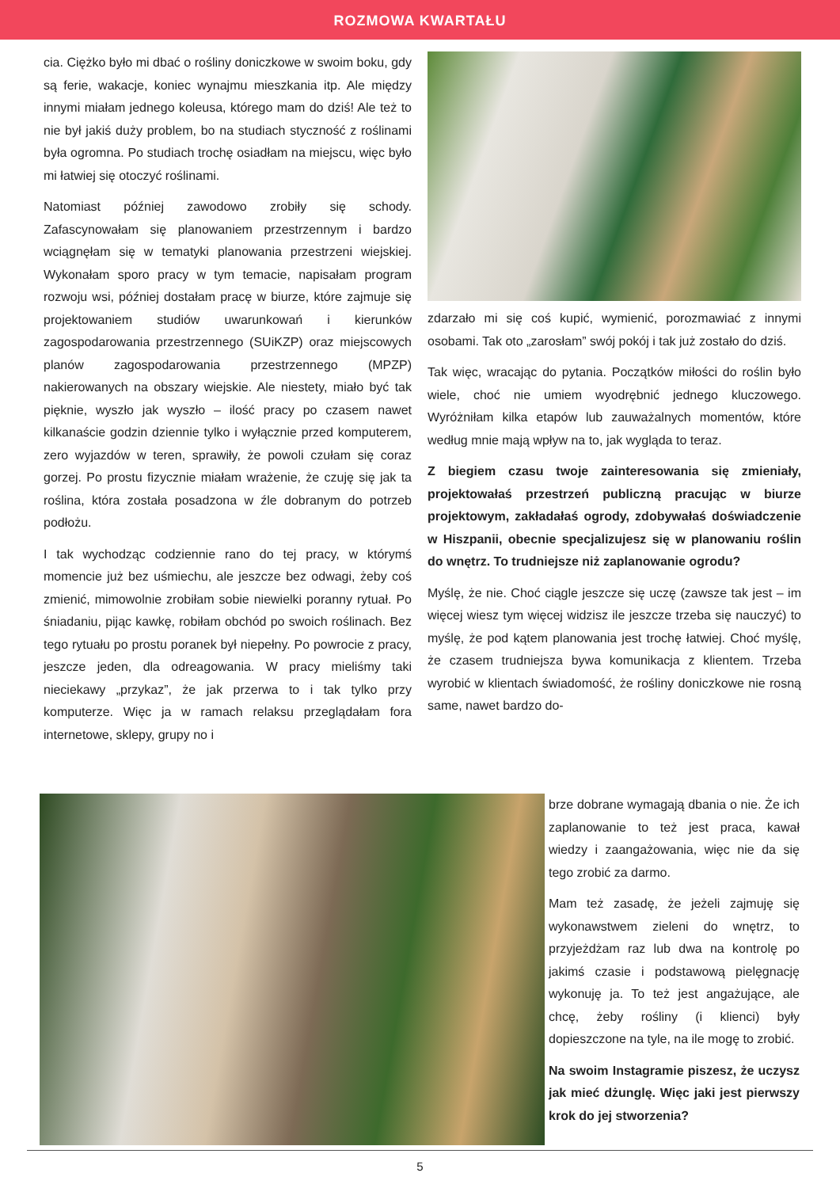ROZMOWA KWARTAŁU
cia. Ciężko było mi dbać o rośliny doniczkowe w swoim boku, gdy są ferie, wakacje, koniec wynajmu mieszkania itp. Ale między innymi miałam jednego koleusa, którego mam do dziś! Ale też to nie był jakiś duży problem, bo na studiach styczność z roślinami była ogromna. Po studiach trochę osiadłam na miejscu, więc było mi łatwiej się otoczyć roślinami.
Natomiast później zawodowo zrobiły się schody. Zafascynowałam się planowaniem przestrzennym i bardzo wciągnęłam się w tematyki planowania przestrzeni wiejskiej. Wykonałam sporo pracy w tym temacie, napisałam program rozwoju wsi, później dostałam pracę w biurze, które zajmuje się projektowaniem studiów uwarunkowań i kierunków zagospodarowania przestrzennego (SUiKZP) oraz miejscowych planów zagospodarowania przestrzennego (MPZP) nakierowanych na obszary wiejskie. Ale niestety, miało być tak pięknie, wyszło jak wyszło – ilość pracy po czasem nawet kilkanaście godzin dziennie tylko i wyłącznie przed komputerem, zero wyjazdów w teren, sprawiły, że powoli czułam się coraz gorzej. Po prostu fizycznie miałam wrażenie, że czuję się jak ta roślina, która została posadzona w źle dobranym do potrzeb podłożu.
I tak wychodząc codziennie rano do tej pracy, w którymś momencie już bez uśmiechu, ale jeszcze bez odwagi, żeby coś zmienić, mimowolnie zrobiłam sobie niewielki poranny rytuał. Po śniadaniu, pijąc kawkę, robiłam obchód po swoich roślinach. Bez tego rytuału po prostu poranek był niepełny. Po powrocie z pracy, jeszcze jeden, dla odreagowania. W pracy mieliśmy taki nieciekawy „przykaz”, że jak przerwa to i tak tylko przy komputerze. Więc ja w ramach relaksu przeglądałam fora internetowe, sklepy, grupy no i
zdarzało mi się coś kupić, wymienić, porozmawiać z innymi osobami. Tak oto „zarosłam” swój pokój i tak już zostało do dziś.
Tak więc, wracając do pytania. Początków miłości do roślin było wiele, choć nie umiem wyodrębnić jednego kluczowego. Wyróżniłam kilka etapów lub zauważalnych momentów, które według mnie mają wpływ na to, jak wygląda to teraz.
Z biegiem czasu twoje zainteresowania się zmieniały, projektowałaś przestrzeń publiczną pracując w biurze projektowym, zakładałaś ogrody, zdobywałaś doświadczenie w Hiszpanii, obecnie specjalizujesz się w planowaniu roślin do wnętrz. To trudniejsze niż zaplanowanie ogrodu?
Myślę, że nie. Choć ciągle jeszcze się uczę (zawsze tak jest – im więcej wiesz tym więcej widzisz ile jeszcze trzeba się nauczyć) to myślę, że pod kątem planowania jest trochę łatwiej. Choć myślę, że czasem trudniejsza bywa komunikacja z klientem. Trzeba wyrobić w klientach świadomość, że rośliny doniczkowe nie rosną same, nawet bardzo do-
brze dobrane wymagają dbania o nie. Że ich zaplanowanie to też jest praca, kawał wiedzy i zaangażowania, więc nie da się tego zrobić za darmo.
Mam też zasadę, że jeżeli zajmuję się wykonawstwem zieleni do wnętrz, to przyjeżdżam raz lub dwa na kontrolę po jakimś czasie i podstawową pielęgnację wykonuję ja. To też jest angażujące, ale chcę, żeby rośliny (i klienci) były dopieszczone na tyle, na ile mogę to zrobić.
Na swoim Instagramie piszesz, że uczysz jak mieć dżunglę. Więc jaki jest pierwszy krok do jej stworzenia?
5